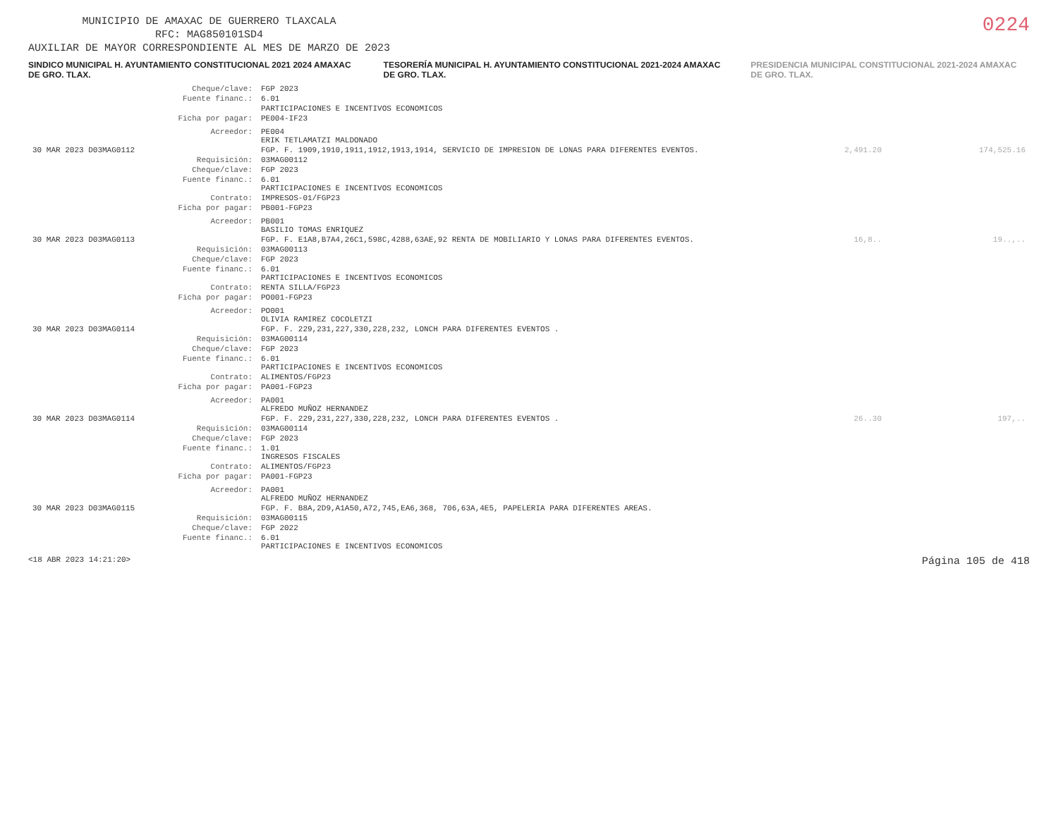MUNICIPIO DE AMAXAC DE GUERRERO TLAXCALA
RFC: MAG850101SD4
AUXILIAR DE MAYOR CORRESPONDIENTE AL MES DE MARZO DE 2023
0224
SINDICO MUNICIPAL H. AYUNTAMIENTO CONSTITUCIONAL 2021 2024 AMAXAC DE GRO. TLAX.
TESORERÍA MUNICIPAL H. AYUNTAMIENTO CONSTITUCIONAL 2021-2024 AMAXAC DE GRO. TLAX.
PRESIDENCIA MUNICIPAL CONSTITUCIONAL 2021-2024 AMAXAC DE GRO. TLAX.
| | Cheque/clave: | FGP 2023 | | | |
| | Fuente financ.: | 6.01 | | | |
| | | PARTICIPACIONES E INCENTIVOS ECONOMICOS | | | |
| | Ficha por pagar: | PE004-IF23 | | | |
| | Acreedor: | PE004 ERIK TETLAMATZI MALDONADO | | | |
| 30 MAR 2023 D03MAG0112 | | FGP. F. 1909,1910,1911,1912,1913,1914, SERVICIO DE IMPRESION DE LONAS PARA DIFERENTES EVENTOS. | 2,491.20 | | 174,525.16 |
| | Requisición: | 03MAG00112 | | | |
| | Cheque/clave: | FGP 2023 | | | |
| | Fuente financ.: | 6.01 PARTICIPACIONES E INCENTIVOS ECONOMICOS | | | |
| | Contrato: | IMPRESOS-01/FGP23 | | | |
| | Ficha por pagar: | PB001-FGP23 | | | |
| | Acreedor: | PB001 BASILIO TOMAS ENRIQUEZ | | | |
| 30 MAR 2023 D03MAG0113 | | FGP. F. E1A8,B7A4,26C1,598C,4288,63AE,92 RENTA DE MOBILIARIO Y LONAS PARA DIFERENTES EVENTOS. | 16,8.. | | 19..,.. |
| | Requisición: | 03MAG00113 | | | |
| | Cheque/clave: | FGP 2023 | | | |
| | Fuente financ.: | 6.01 PARTICIPACIONES E INCENTIVOS ECONOMICOS | | | |
| | Contrato: | RENTA SILLA/FGP23 | | | |
| | Ficha por pagar: | PO001-FGP23 | | | |
| | Acreedor: | PO001 OLIVIA RAMIREZ COCOLETZI | | | |
| 30 MAR 2023 D03MAG0114 | | FGP. F. 229,231,227,330,228,232, LONCH PARA DIFERENTES EVENTOS . | | | |
| | Requisición: | 03MAG00114 | | | |
| | Cheque/clave: | FGP 2023 | | | |
| | Fuente financ.: | 6.01 PARTICIPACIONES E INCENTIVOS ECONOMICOS | | | |
| | Contrato: | ALIMENTOS/FGP23 | | | |
| | Ficha por pagar: | PA001-FGP23 | | | |
| | Acreedor: | PA001 ALFREDO MUÑOZ HERNANDEZ | | | |
| 30 MAR 2023 D03MAG0114 | | FGP. F. 229,231,227,330,228,232, LONCH PARA DIFERENTES EVENTOS . | 26..30 | | 197,.. |
| | Requisición: | 03MAG00114 | | | |
| | Cheque/clave: | FGP 2023 | | | |
| | Fuente financ.: | 1.01 INGRESOS FISCALES | | | |
| | Contrato: | ALIMENTOS/FGP23 | | | |
| | Ficha por pagar: | PA001-FGP23 | | | |
| | Acreedor: | PA001 ALFREDO MUÑOZ HERNANDEZ | | | |
| 30 MAR 2023 D03MAG0115 | | FGP. F. B8A,2D9,A1A50,A72,745,EA6,368, 706,63A,4E5, PAPELERIA PARA DIFERENTES AREAS. | | | |
| | Requisición: | 03MAG00115 | | | |
| | Cheque/clave: | FGP 2022 | | | |
| | Fuente financ.: | 6.01 PARTICIPACIONES E INCENTIVOS ECONOMICOS | | | |
<18 ABR 2023 14:21:20> Página 105 de 418